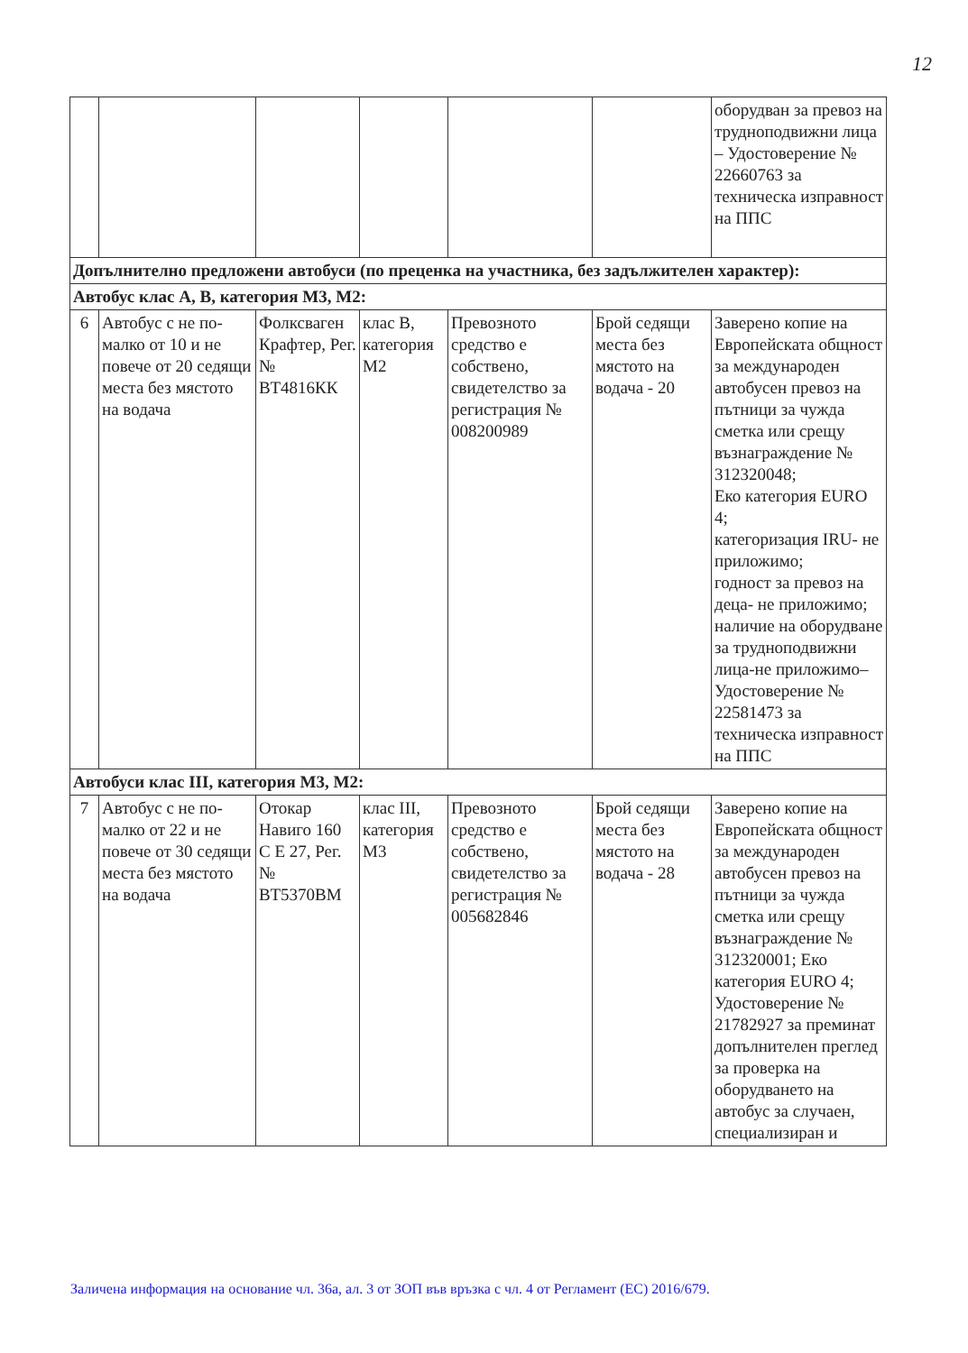12
| | | | | | | оборудван за превоз на трудноподвижни лица – Удостоверение № 22660763 за техническа изправност на ППС |
| Допълнително предложени автобуси (по преценка на участника, без задължителен характер): | | | | | | |
| Автобус клас А, В, категория М3, М2: | | | | | | |
| 6 | Автобус с не по-малко от 10 и не повече от 20 седящи места без мястото на водача | Фолксваген Крафтер, Рег. № ВТ4816КК | клас В, категория М2 | Превозното средство е собствено, свидетелство за регистрация № 008200989 | Брой седящи места без мястото на водача - 20 | Заверено копие на Европейската общност за международен автобусен превоз на пътници за чужда сметка или срещу възнаграждение № 312320048; Еко категория EURO 4; категоризация IRU- не приложимо; годност за превоз на деца- не приложимо; наличие на оборудване за трудноподвижни лица-не приложимо– Удостоверение № 22581473 за техническа изправност на ППС |
| Автобуси клас III, категория М3, М2: | | | | | | |
| 7 | Автобус с не по-малко от 22 и не повече от 30 седящи места без мястото на водача | Отокар Навиго 160 С Е 27, Рег. № ВТ5370ВМ | клас III, категория М3 | Превозното средство е собствено, свидетелство за регистрация № 005682846 | Брой седящи места без мястото на водача - 28 | Заверено копие на Европейската общност за международен автобусен превоз на пътници за чужда сметка или срещу възнаграждение № 312320001; Еко категория EURO 4; Удостоверение № 21782927 за преминат допълнителен преглед за проверка на оборудването на автобус за случаен, специализиран и |
Заличена информация на основание чл. 36а, ал. 3 от ЗОП във връзка с чл. 4 от Регламент (ЕС) 2016/679.